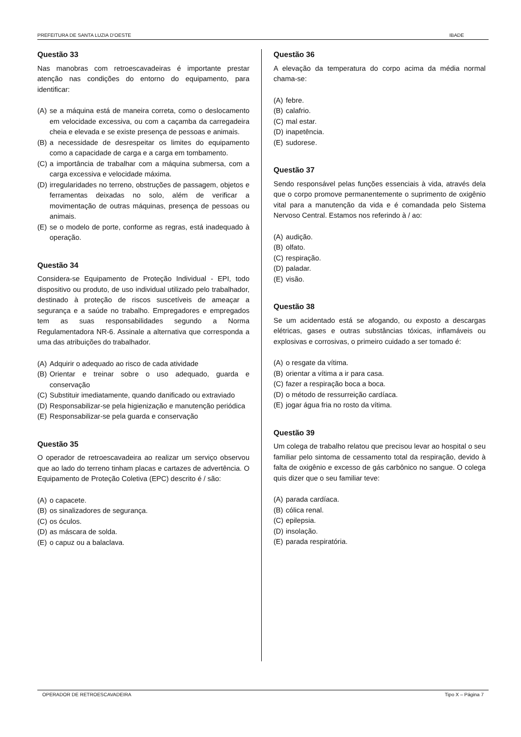PREFEITURA DE SANTA LUZIA D’OESTE IBADE
Questão 33
Nas manobras com retroescavadeiras é importante prestar atenção nas condições do entorno do equipamento, para identificar:
(A) se a máquina está de maneira correta, como o deslocamento em velocidade excessiva, ou com a caçamba da carregadeira cheia e elevada e se existe presença de pessoas e animais.
(B) a necessidade de desrespeitar os limites do equipamento como a capacidade de carga e a carga em tombamento.
(C) a importância de trabalhar com a máquina submersa, com a carga excessiva e velocidade máxima.
(D) irregularidades no terreno, obstruções de passagem, objetos e ferramentas deixadas no solo, além de verificar a movimentação de outras máquinas, presença de pessoas ou animais.
(E) se o modelo de porte, conforme as regras, está inadequado à operação.
Questão 34
Considera-se Equipamento de Proteção Individual - EPI, todo dispositivo ou produto, de uso individual utilizado pelo trabalhador, destinado à proteção de riscos suscetíveis de ameaçar a segurança e a saúde no trabalho. Empregadores e empregados tem as suas responsabilidades segundo a Norma Regulamentadora NR-6. Assinale a alternativa que corresponda a uma das atribuições do trabalhador.
(A) Adquirir o adequado ao risco de cada atividade
(B) Orientar e treinar sobre o uso adequado, guarda e conservação
(C) Substituir imediatamente, quando danificado ou extraviado
(D) Responsabilizar-se pela higienização e manutenção periódica
(E) Responsabilizar-se pela guarda e conservação
Questão 35
O operador de retroescavadeira ao realizar um serviço observou que ao lado do terreno tinham placas e cartazes de advertência. O Equipamento de Proteção Coletiva (EPC) descrito é / são:
(A) o capacete.
(B) os sinalizadores de segurança.
(C) os óculos.
(D) as máscara de solda.
(E) o capuz ou a balaclava.
Questão 36
A elevação da temperatura do corpo acima da média normal chama-se:
(A) febre.
(B) calafrio.
(C) mal estar.
(D) inapetência.
(E) sudorese.
Questão 37
Sendo responsável pelas funções essenciais à vida, através dela que o corpo promove permanentemente o suprimento de oxigênio vital para a manutenção da vida e é comandada pelo Sistema Nervoso Central. Estamos nos referindo à / ao:
(A) audição.
(B) olfato.
(C) respiração.
(D) paladar.
(E) visão.
Questão 38
Se um acidentado está se afogando, ou exposto a descargas elétricas, gases e outras substâncias tóxicas, inflamáveis ou explosivas e corrosivas, o primeiro cuidado a ser tomado é:
(A) o resgate da vítima.
(B) orientar a vítima a ir para casa.
(C) fazer a respiração boca a boca.
(D) o método de ressurreição cardíaca.
(E) jogar água fria no rosto da vítima.
Questão 39
Um colega de trabalho relatou que precisou levar ao hospital o seu familiar pelo sintoma de cessamento total da respiração, devido à falta de oxigênio e excesso de gás carbônico no sangue. O colega quis dizer que o seu familiar teve:
(A) parada cardíaca.
(B) cólica renal.
(C) epilepsia.
(D) insolação.
(E) parada respiratória.
OPERADOR DE RETROESCAVADEIRA Tipo X – Página 7